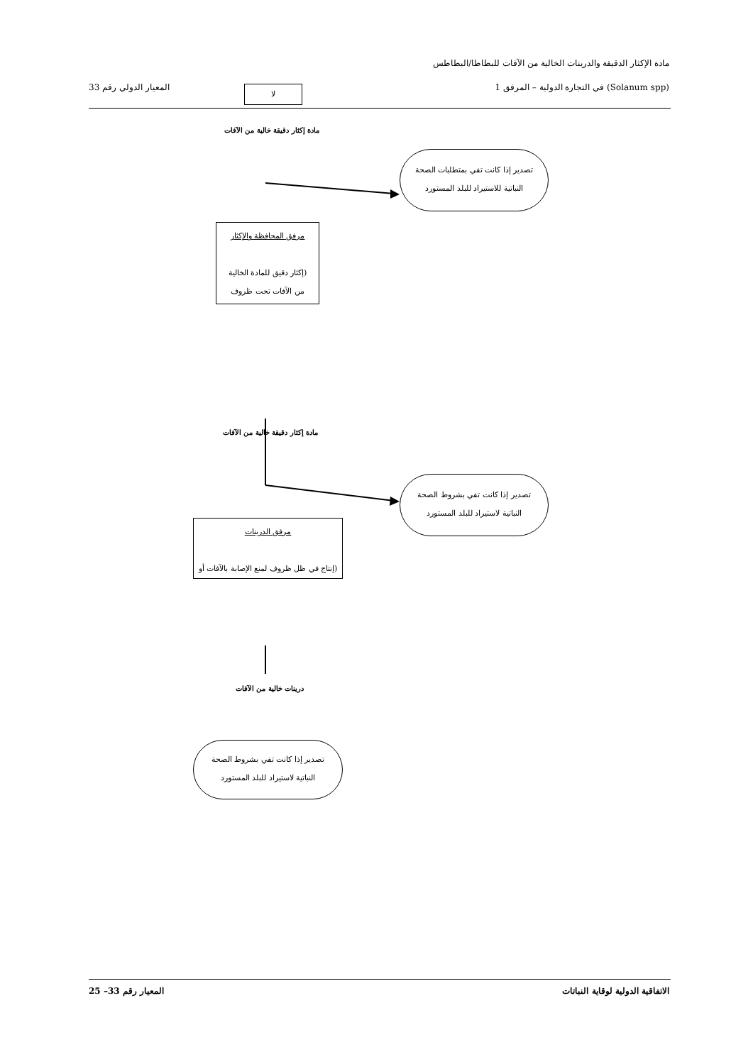مادة الإكثار الدقيقة والدرينات الخالية من الآفات للبطاطا/البطاطس
(Solanum spp) في التجارة الدولية – المرفق 1 المعيار الدولي رقم 33 لا
مادة إكثار دقيقة خالية من الآفات
تصدير إذا كانت تفي بمتطلبات الصحة
النباتية للاستيراد للبلد المستورد
مرفق المحافظة والإكثار
(إكثار دقيق للمادة الخالية
من الآفات تحت ظروف
مادة إكثار دقيقة خالية من الآفات
تصدير إذا كانت تفي بشروط الصحة
النباتية لاستيراد للبلد المستورد
مرفق الدرينات
(إنتاج في ظل ظروف لمنع الإصابة بالآفات أو
درينات خالية من الآفات
تصدير إذا كانت تفي بشروط الصحة
النباتية لاستيراد للبلد المستورد
الاتفاقية الدولية لوقاية النباتات المعيار رقم 33– 25